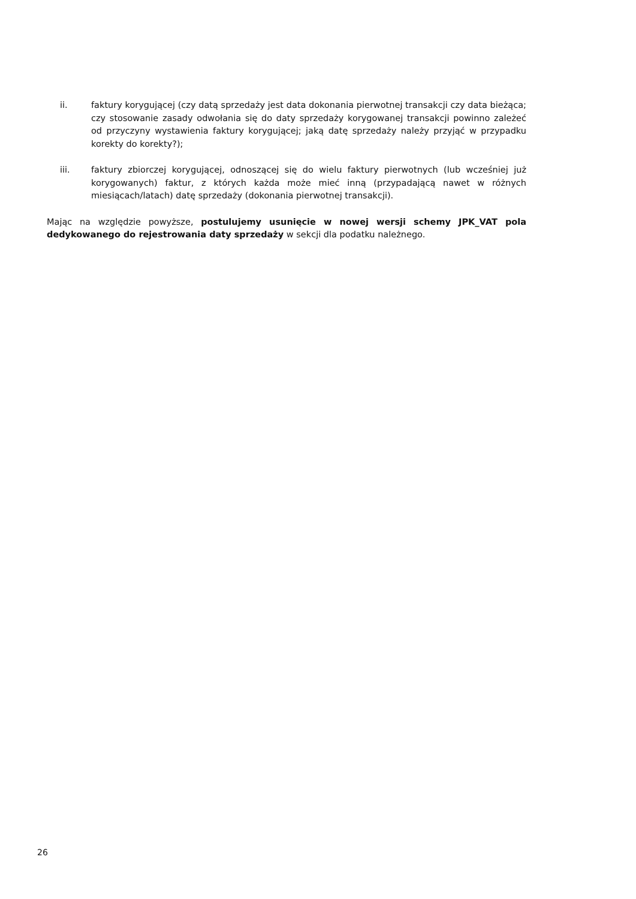ii. faktury korygującej (czy datą sprzedaży jest data dokonania pierwotnej transakcji czy data bieżąca; czy stosowanie zasady odwołania się do daty sprzedaży korygowanej transakcji powinno zależeć od przyczyny wystawienia faktury korygującej; jaką datę sprzedaży należy przyjąć w przypadku korekty do korekty?);
iii. faktury zbiorczej korygującej, odnoszącej się do wielu faktury pierwotnych (lub wcześniej już korygowanych) faktur, z których każda może mieć inną (przypadającą nawet w różnych miesiącach/latach) datę sprzedaży (dokonania pierwotnej transakcji).
Mając na względzie powyższe, postulujemy usunięcie w nowej wersji schemy JPK_VAT pola dedykowanego do rejestrowania daty sprzedaży w sekcji dla podatku należnego.
26